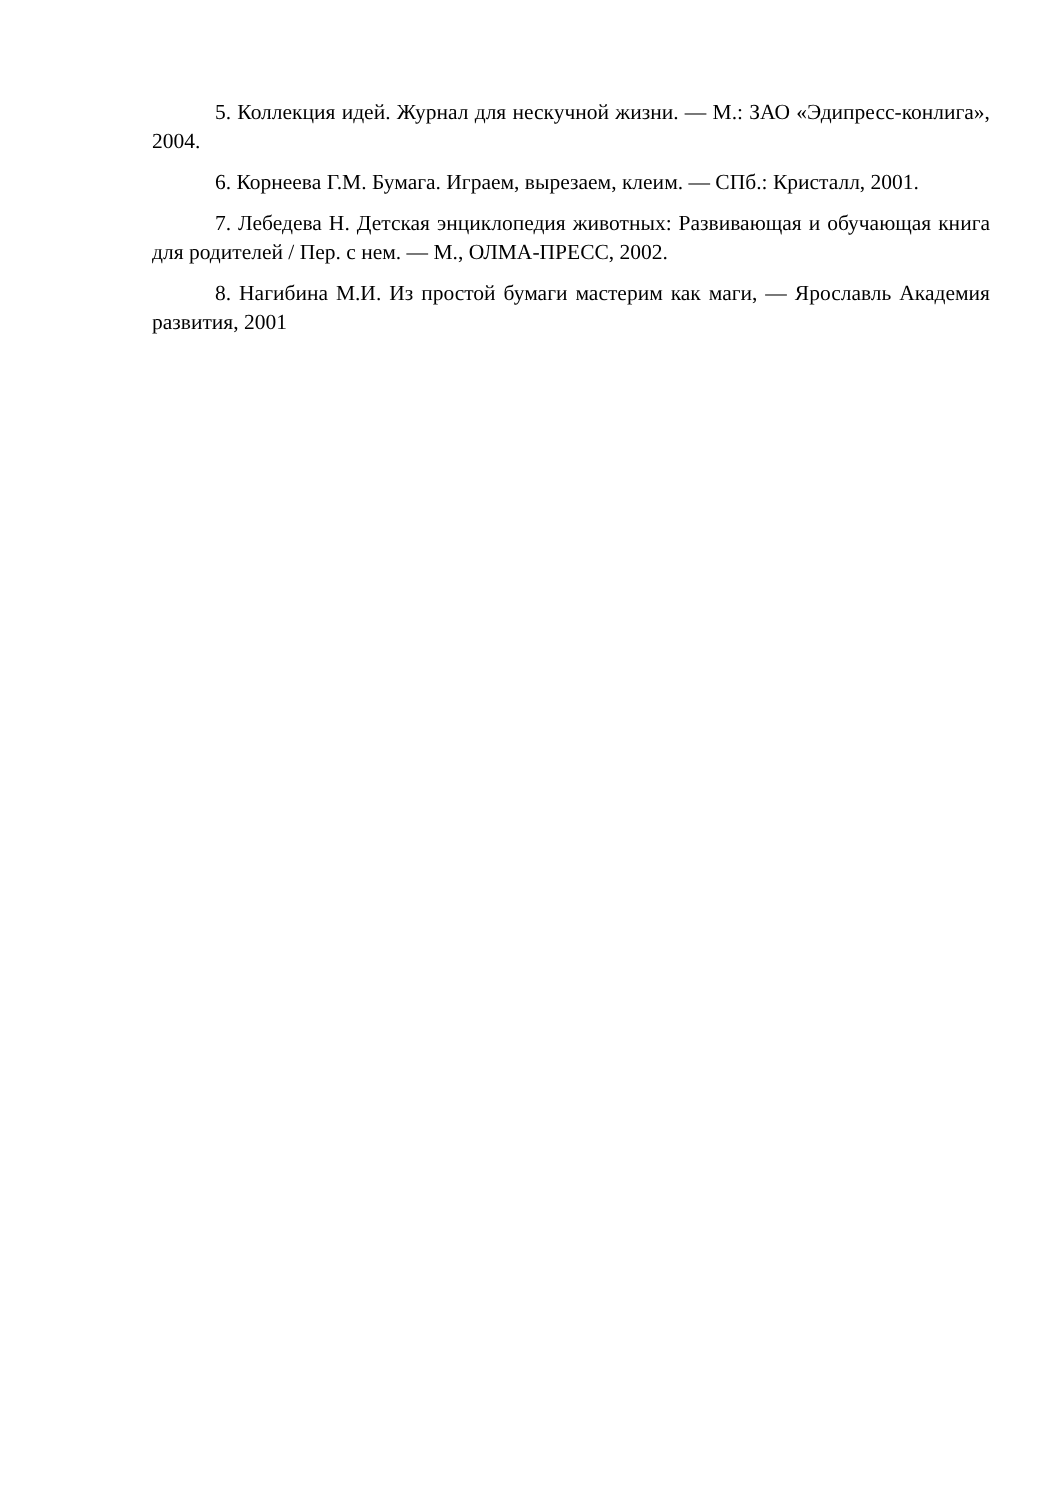5. Коллекция идей. Журнал для нескучной жизни. — М.: ЗАО «Эдипресс-конлига», 2004.
6. Корнеева Г.М. Бумага. Играем, вырезаем, клеим. — СПб.: Кристалл, 2001.
7. Лебедева Н. Детская энциклопедия животных: Развивающая и обучающая книга для родителей / Пер. с нем. — М., ОЛМА-ПРЕСС, 2002.
8. Нагибина М.И. Из простой бумаги мастерим как маги, — Ярославль Академия развития, 2001